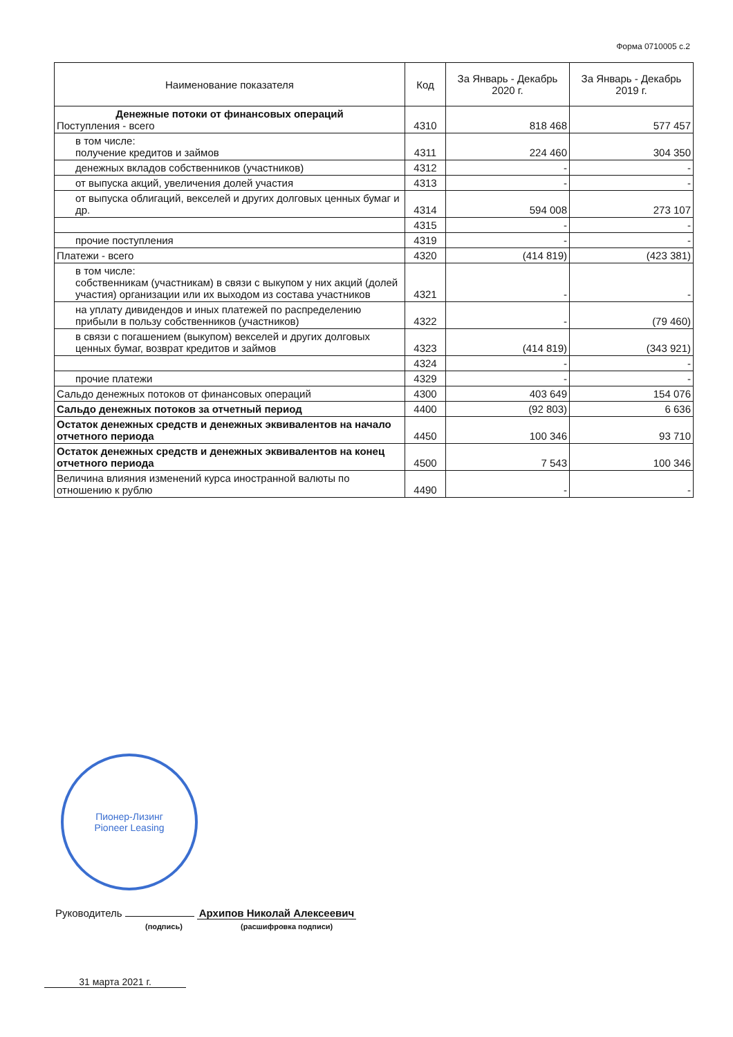Форма 0710005 с.2
| Наименование показателя | Код | За Январь - Декабрь 2020 г. | За Январь - Декабрь 2019 г. |
| --- | --- | --- | --- |
| Денежные потоки от финансовых операций Поступления - всего | 4310 | 818 468 | 577 457 |
| в том числе: получение кредитов и займов | 4311 | 224 460 | 304 350 |
| денежных вкладов собственников (участников) | 4312 | - | - |
| от выпуска акций, увеличения долей участия | 4313 | - | - |
| от выпуска облигаций, векселей и других долговых ценных бумаг и др. | 4314 | 594 008 | 273 107 |
| | 4315 | - | - |
| прочие поступления | 4319 | - | - |
| Платежи - всего | 4320 | (414 819) | (423 381) |
| в том числе: собственникам (участникам) в связи с выкупом у них акций (долей участия) организации или их выходом из состава участников | 4321 | - | - |
| на уплату дивидендов и иных платежей по распределению прибыли в пользу собственников (участников) | 4322 | - | (79 460) |
| в связи с погашением (выкупом) векселей и других долговых ценных бумаг, возврат кредитов и займов | 4323 | (414 819) | (343 921) |
| | 4324 | - | - |
| прочие платежи | 4329 | - | - |
| Сальдо денежных потоков от финансовых операций | 4300 | 403 649 | 154 076 |
| Сальдо денежных потоков за отчетный период | 4400 | (92 803) | 6 636 |
| Остаток денежных средств и денежных эквивалентов на начало отчетного периода | 4450 | 100 346 | 93 710 |
| Остаток денежных средств и денежных эквивалентов на конец отчетного периода | 4500 | 7 543 | 100 346 |
| Величина влияния изменений курса иностранной валюты по отношению к рублю | 4490 | - | - |
Пионер-Лизинг
Pioneer Leasing
Руководитель Архипов Николай Алексеевич
(подпись) (расшифровка подписи)
31 марта 2021 г.